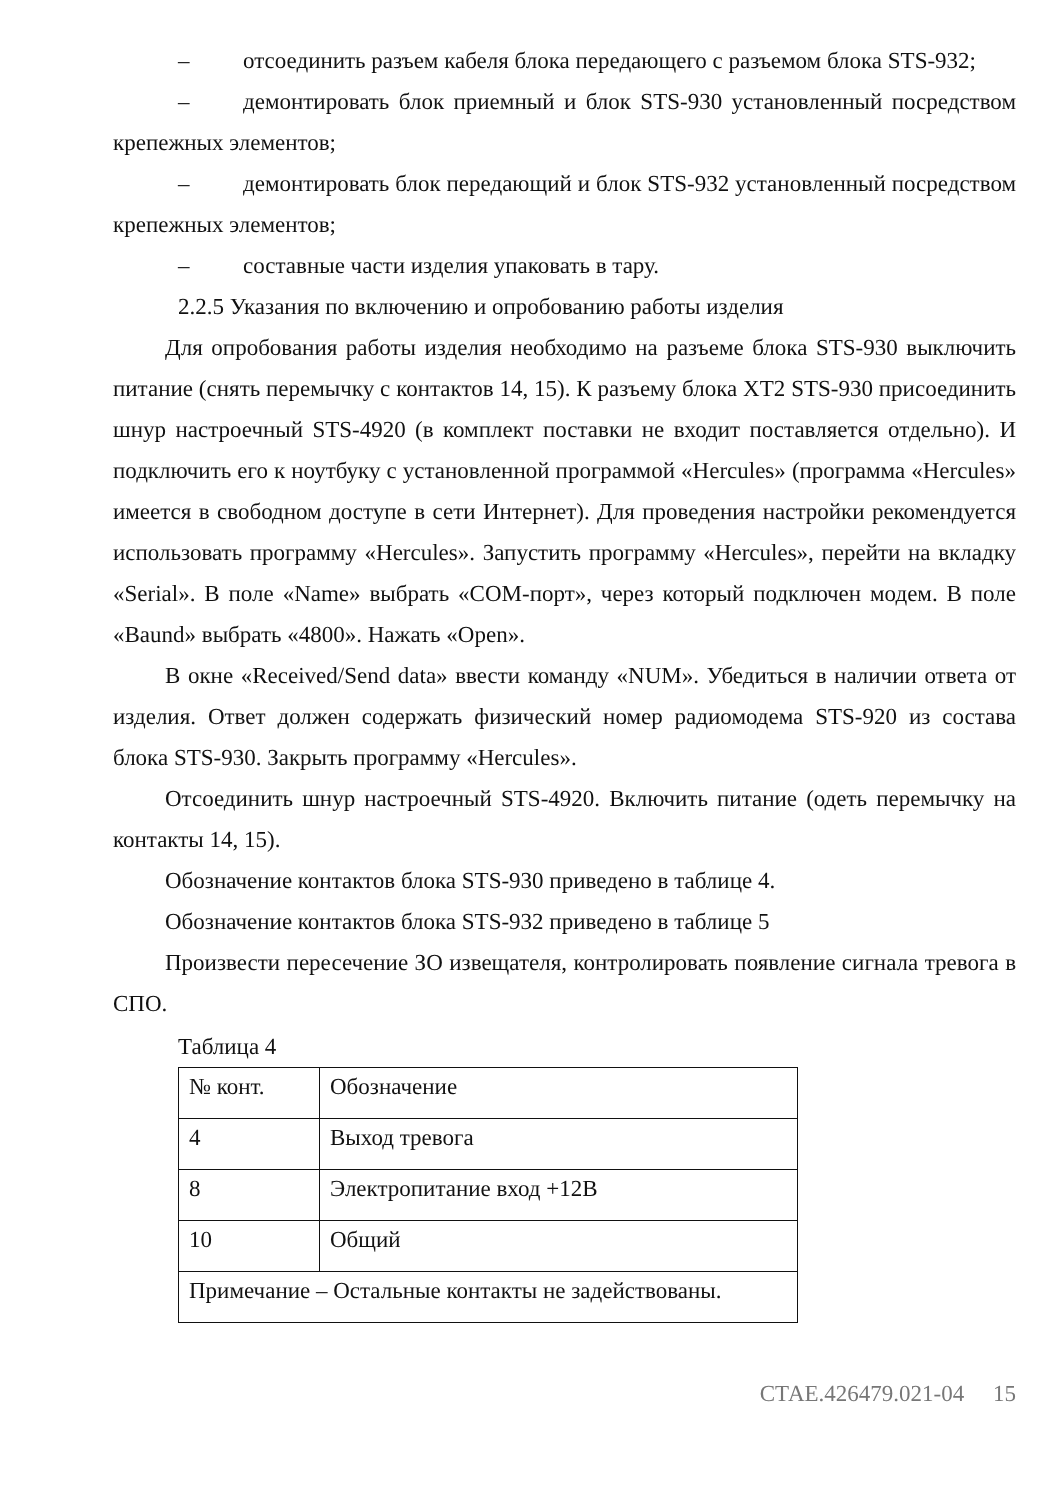– отсоединить разъем кабеля блока передающего с разъемом блока STS-932;
– демонтировать блок приемный и блок STS-930 установленный посредством крепежных элементов;
– демонтировать блок передающий и блок STS-932 установленный посредством крепежных элементов;
– составные части изделия упаковать в тару.
2.2.5 Указания по включению и опробованию работы изделия
Для опробования работы изделия необходимо на разъеме блока STS-930 выключить питание (снять перемычку с контактов 14, 15). К разъему блока XT2 STS-930 присоединить шнур настроечный STS-4920 (в комплект поставки не входит поставляется отдельно). И подключить его к ноутбуку с установленной программой «Hercules» (программа «Hercules» имеется в свободном доступе в сети Интернет). Для проведения настройки рекомендуется использовать программу «Hercules». Запустить программу «Hercules», перейти на вкладку «Serial». В поле «Name» выбрать «COM-порт», через который подключен модем. В поле «Baund» выбрать «4800». Нажать «Open».
В окне «Received/Send data» ввести команду «NUM». Убедиться в наличии ответа от изделия. Ответ должен содержать физический номер радиомодема STS-920 из состава блока STS-930. Закрыть программу «Hercules».
Отсоединить шнур настроечный STS-4920. Включить питание (одеть перемычку на контакты 14, 15).
Обозначение контактов блока STS-930 приведено в таблице 4.
Обозначение контактов блока STS-932 приведено в таблице 5
Произвести пересечение ЗО извещателя, контролировать появление сигнала тревога в СПО.
Таблица 4
| № конт. | Обозначение |
| 4 | Выход тревога |
| 8 | Электропитание вход +12В |
| 10 | Общий |
| Примечание – Остальные контакты не задействованы. | |
СТАЕ.426479.021-04 15